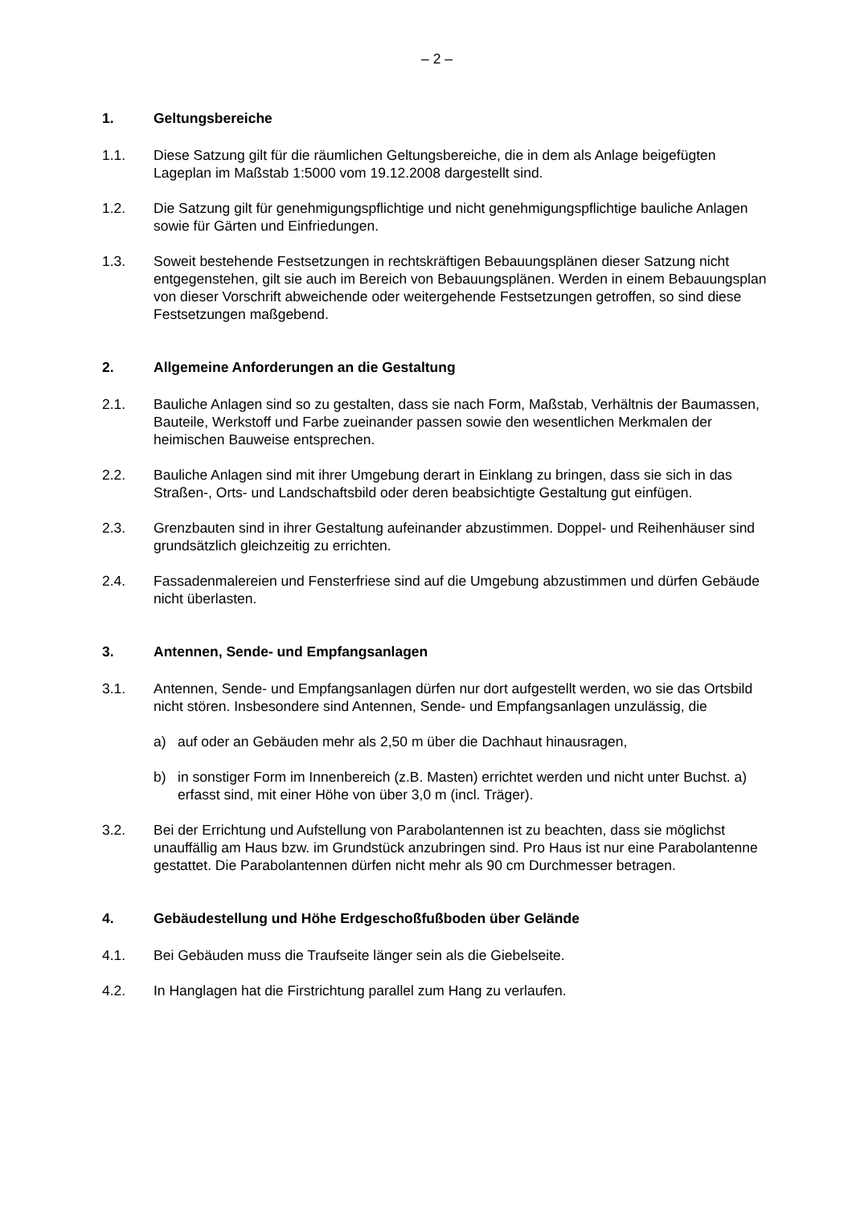– 2 –
1. Geltungsbereiche
1.1. Diese Satzung gilt für die räumlichen Geltungsbereiche, die in dem als Anlage beigefügten Lageplan im Maßstab 1:5000 vom 19.12.2008 dargestellt sind.
1.2. Die Satzung gilt für genehmigungspflichtige und nicht genehmigungspflichtige bauliche Anlagen sowie für Gärten und Einfriedungen.
1.3. Soweit bestehende Festsetzungen in rechtskräftigen Bebauungsplänen dieser Satzung nicht entgegenstehen, gilt sie auch im Bereich von Bebauungsplänen. Werden in einem Bebauungsplan von dieser Vorschrift abweichende oder weitergehende Festsetzungen getroffen, so sind diese Festsetzungen maßgebend.
2. Allgemeine Anforderungen an die Gestaltung
2.1. Bauliche Anlagen sind so zu gestalten, dass sie nach Form, Maßstab, Verhältnis der Baumassen, Bauteile, Werkstoff und Farbe zueinander passen sowie den wesentlichen Merkmalen der heimischen Bauweise entsprechen.
2.2. Bauliche Anlagen sind mit ihrer Umgebung derart in Einklang zu bringen, dass sie sich in das Straßen-, Orts- und Landschaftsbild oder deren beabsichtigte Gestaltung gut einfügen.
2.3. Grenzbauten sind in ihrer Gestaltung aufeinander abzustimmen. Doppel- und Reihenhäuser sind grundsätzlich gleichzeitig zu errichten.
2.4. Fassadenmalereien und Fensterfriese sind auf die Umgebung abzustimmen und dürfen Gebäude nicht überlasten.
3. Antennen, Sende- und Empfangsanlagen
3.1. Antennen, Sende- und Empfangsanlagen dürfen nur dort aufgestellt werden, wo sie das Ortsbild nicht stören. Insbesondere sind Antennen, Sende- und Empfangsanlagen unzulässig, die
a) auf oder an Gebäuden mehr als 2,50 m über die Dachhaut hinausragen,
b) in sonstiger Form im Innenbereich (z.B. Masten) errichtet werden und nicht unter Buchst. a) erfasst sind, mit einer Höhe von über 3,0 m (incl. Träger).
3.2. Bei der Errichtung und Aufstellung von Parabolantennen ist zu beachten, dass sie möglichst unauffällig am Haus bzw. im Grundstück anzubringen sind. Pro Haus ist nur eine Parabolantenne gestattet. Die Parabolantennen dürfen nicht mehr als 90 cm Durchmesser betragen.
4. Gebäudestellung und Höhe Erdgeschoßfußboden über Gelände
4.1. Bei Gebäuden muss die Traufseite länger sein als die Giebelseite.
4.2. In Hanglagen hat die Firstrichtung parallel zum Hang zu verlaufen.